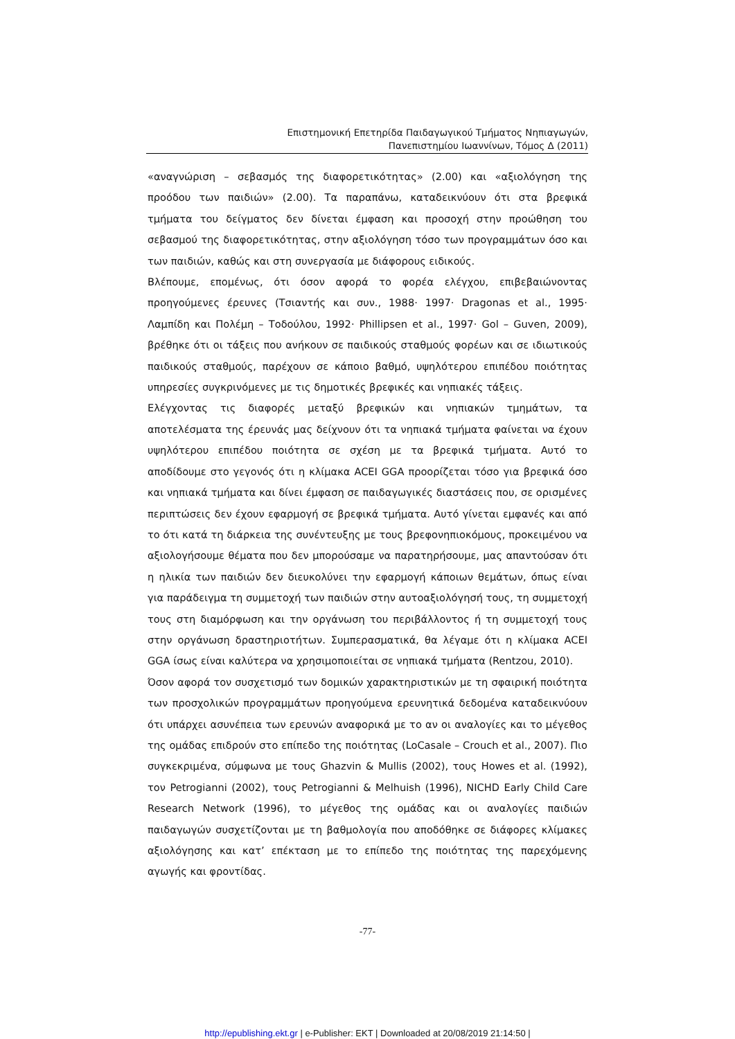Επιστημονική Επετηρίδα Παιδαγωγικού Τμήματος Νηπιαγωγών,
Πανεπιστημίου Ιωαννίνων, Τόμος Δ (2011)
«αναγνώριση – σεβασμός της διαφορετικότητας» (2.00) και «αξιολόγηση της προόδου των παιδιών» (2.00). Τα παραπάνω, καταδεικνύουν ότι στα βρεφικά τμήματα του δείγματος δεν δίνεται έμφαση και προσοχή στην προώθηση του σεβασμού της διαφορετικότητας, στην αξιολόγηση τόσο των προγραμμάτων όσο και των παιδιών, καθώς και στη συνεργασία με διάφορους ειδικούς.
Βλέπουμε, επομένως, ότι όσον αφορά το φορέα ελέγχου, επιβεβαιώνοντας προηγούμενες έρευνες (Τσιαντής και συν., 1988· 1997· Dragonas et al., 1995· Λαμπίδη και Πολέμη – Τοδούλου, 1992· Phillipsen et al., 1997· Gol – Guven, 2009), βρέθηκε ότι οι τάξεις που ανήκουν σε παιδικούς σταθμούς φορέων και σε ιδιωτικούς παιδικούς σταθμούς, παρέχουν σε κάποιο βαθμό, υψηλότερου επιπέδου ποιότητας υπηρεσίες συγκρινόμενες με τις δημοτικές βρεφικές και νηπιακές τάξεις.
Ελέγχοντας τις διαφορές μεταξύ βρεφικών και νηπιακών τμημάτων, τα αποτελέσματα της έρευνάς μας δείχνουν ότι τα νηπιακά τμήματα φαίνεται να έχουν υψηλότερου επιπέδου ποιότητα σε σχέση με τα βρεφικά τμήματα. Αυτό το αποδίδουμε στο γεγονός ότι η κλίμακα ACEI GGA προορίζεται τόσο για βρεφικά όσο και νηπιακά τμήματα και δίνει έμφαση σε παιδαγωγικές διαστάσεις που, σε ορισμένες περιπτώσεις δεν έχουν εφαρμογή σε βρεφικά τμήματα. Αυτό γίνεται εμφανές και από το ότι κατά τη διάρκεια της συνέντευξης με τους βρεφονηπιοκόμους, προκειμένου να αξιολογήσουμε θέματα που δεν μπορούσαμε να παρατηρήσουμε, μας απαντούσαν ότι η ηλικία των παιδιών δεν διευκολύνει την εφαρμογή κάποιων θεμάτων, όπως είναι για παράδειγμα τη συμμετοχή των παιδιών στην αυτοαξιολόγησή τους, τη συμμετοχή τους στη διαμόρφωση και την οργάνωση του περιβάλλοντος ή τη συμμετοχή τους στην οργάνωση δραστηριοτήτων. Συμπερασματικά, θα λέγαμε ότι η κλίμακα ACEI GGA ίσως είναι καλύτερα να χρησιμοποιείται σε νηπιακά τμήματα (Rentzou, 2010).
Όσον αφορά τον συσχετισμό των δομικών χαρακτηριστικών με τη σφαιρική ποιότητα των προσχολικών προγραμμάτων προηγούμενα ερευνητικά δεδομένα καταδεικνύουν ότι υπάρχει ασυνέπεια των ερευνών αναφορικά με το αν οι αναλογίες και το μέγεθος της ομάδας επιδρούν στο επίπεδο της ποιότητας (LoCasale – Crouch et al., 2007). Πιο συγκεκριμένα, σύμφωνα με τους Ghazvin & Mullis (2002), τους Howes et al. (1992), τον Petrogianni (2002), τους Petrogianni & Melhuish (1996), NICHD Early Child Care Research Network (1996), το μέγεθος της ομάδας και οι αναλογίες παιδιών παιδαγωγών συσχετίζονται με τη βαθμολογία που αποδόθηκε σε διάφορες κλίμακες αξιολόγησης και κατ’ επέκταση με το επίπεδο της ποιότητας της παρεχόμενης αγωγής και φροντίδας.
-77-
http://epublishing.ekt.gr | e-Publisher: EKT | Downloaded at 20/08/2019 21:14:50 |